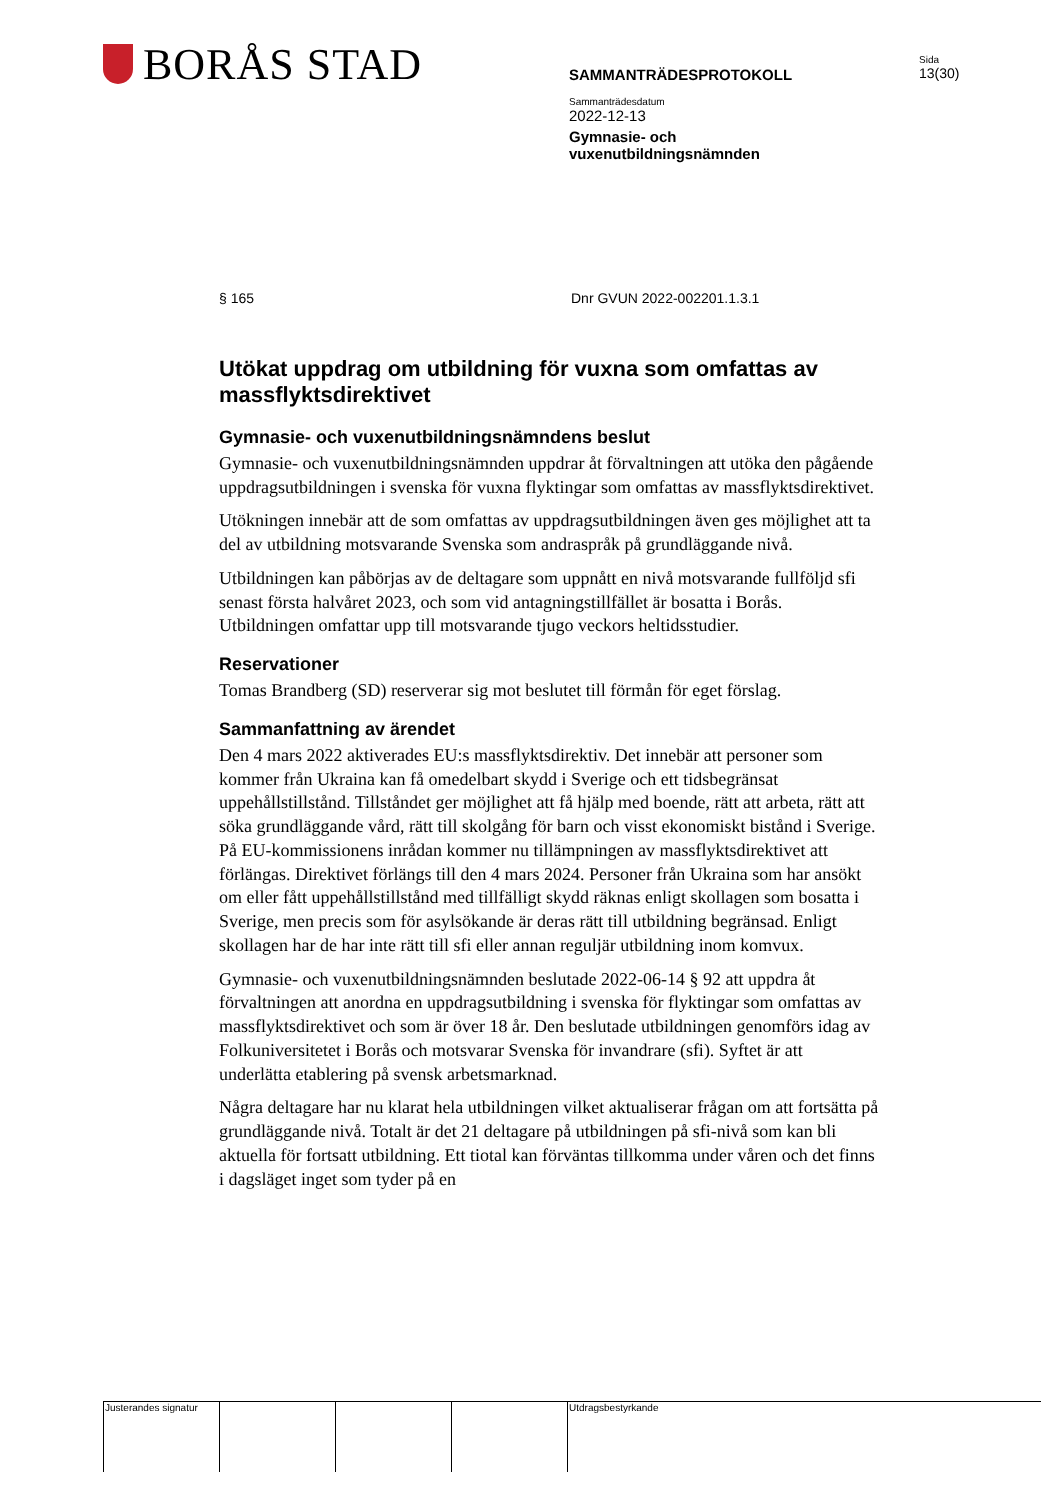BORÅS STAD
SAMMANTRÄDESPROTOKOLL
Sammanträdesdatum
2022-12-13
Gymnasie- och
vuxenutbildningsnämnden
Sida
13(30)
§ 165 Dnr GVUN 2022-002201.1.3.1
Utökat uppdrag om utbildning för vuxna som omfattas av massflyktsdirektivet
Gymnasie- och vuxenutbildningsnämndens beslut
Gymnasie- och vuxenutbildningsnämnden uppdrar åt förvaltningen att utöka den pågående uppdragsutbildningen i svenska för vuxna flyktingar som omfattas av massflyktsdirektivet.
Utökningen innebär att de som omfattas av uppdragsutbildningen även ges möjlighet att ta del av utbildning motsvarande Svenska som andraspråk på grundläggande nivå.
Utbildningen kan påbörjas av de deltagare som uppnått en nivå motsvarande fullföljd sfi senast första halvåret 2023, och som vid antagningstillfället är bosatta i Borås. Utbildningen omfattar upp till motsvarande tjugo veckors heltidsstudier.
Reservationer
Tomas Brandberg (SD) reserverar sig mot beslutet till förmån för eget förslag.
Sammanfattning av ärendet
Den 4 mars 2022 aktiverades EU:s massflyktsdirektiv. Det innebär att personer som kommer från Ukraina kan få omedelbart skydd i Sverige och ett tidsbegränsat uppehållstillstånd. Tillståndet ger möjlighet att få hjälp med boende, rätt att arbeta, rätt att söka grundläggande vård, rätt till skolgång för barn och visst ekonomiskt bistånd i Sverige. På EU-kommissionens inrådan kommer nu tillämpningen av massflyktsdirektivet att förlängas. Direktivet förlängs till den 4 mars 2024. Personer från Ukraina som har ansökt om eller fått uppehållstillstånd med tillfälligt skydd räknas enligt skollagen som bosatta i Sverige, men precis som för asylsökande är deras rätt till utbildning begränsad. Enligt skollagen har de har inte rätt till sfi eller annan reguljär utbildning inom komvux.
Gymnasie- och vuxenutbildningsnämnden beslutade 2022-06-14 § 92 att uppdra åt förvaltningen att anordna en uppdragsutbildning i svenska för flyktingar som omfattas av massflyktsdirektivet och som är över 18 år. Den beslutade utbildningen genomförs idag av Folkuniversitetet i Borås och motsvarar Svenska för invandrare (sfi). Syftet är att underlätta etablering på svensk arbetsmarknad.
Några deltagare har nu klarat hela utbildningen vilket aktualiserar frågan om att fortsätta på grundläggande nivå. Totalt är det 21 deltagare på utbildningen på sfi-nivå som kan bli aktuella för fortsatt utbildning. Ett tiotal kan förväntas tillkomma under våren och det finns i dagsläget inget som tyder på en
Justerandes signatur
Utdragsbestyrkande